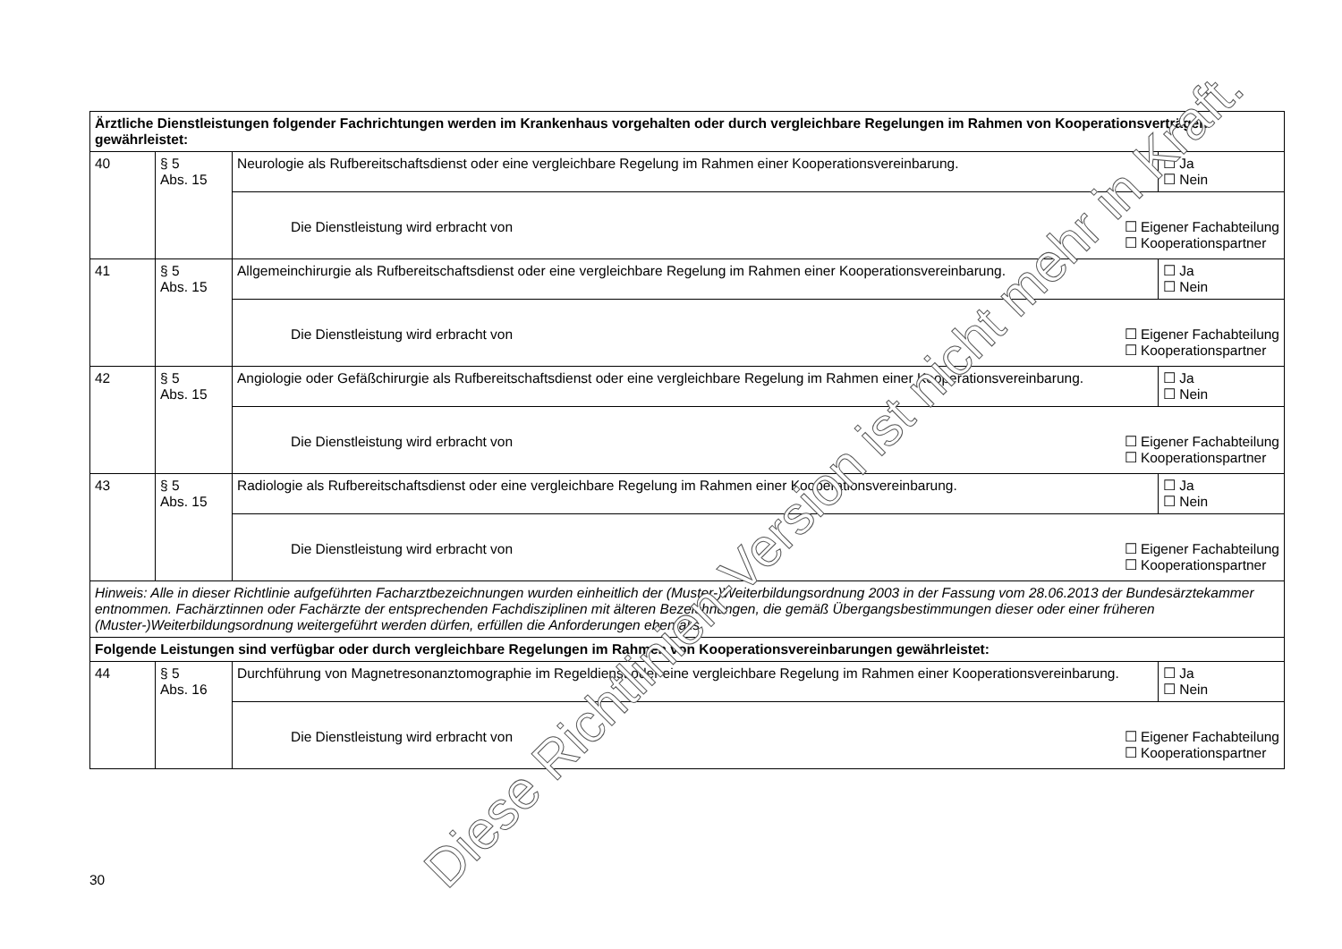| Ärztliche Dienstleistungen folgender Fachrichtungen werden im Krankenhaus vorgehalten oder durch vergleichbare Regelungen im Rahmen von Kooperationsverträgen gewährleistet: | | | |
| 40 | § 5 Abs. 15 | Neurologie als Rufbereitschaftsdienst oder eine vergleichbare Regelung im Rahmen einer Kooperationsvereinbarung. | ☐ Ja ☐ Nein |
| | | Die Dienstleistung wird erbracht von ☐ Eigener Fachabteilung ☐ Kooperationspartner | |
| 41 | § 5 Abs. 15 | Allgemeinchirurgie als Rufbereitschaftsdienst oder eine vergleichbare Regelung im Rahmen einer Kooperationsvereinbarung. | ☐ Ja ☐ Nein |
| | | Die Dienstleistung wird erbracht von ☐ Eigener Fachabteilung ☐ Kooperationspartner | |
| 42 | § 5 Abs. 15 | Angiologie oder Gefäßchirurgie als Rufbereitschaftsdienst oder eine vergleichbare Regelung im Rahmen einer Kooperationsvereinbarung. | ☐ Ja ☐ Nein |
| | | Die Dienstleistung wird erbracht von ☐ Eigener Fachabteilung ☐ Kooperationspartner | |
| 43 | § 5 Abs. 15 | Radiologie als Rufbereitschaftsdienst oder eine vergleichbare Regelung im Rahmen einer Kooperationsvereinbarung. | ☐ Ja ☐ Nein |
| | | Die Dienstleistung wird erbracht von ☐ Eigener Fachabteilung ☐ Kooperationspartner | |
| Hinweis: Alle in dieser Richtlinie aufgeführten Facharztbezeichnungen wurden einheitlich der (Muster-)Weiterbildungsordnung 2003 in der Fassung vom 28.06.2013 der Bundesärztekammer entnommen. Fachärztinnen oder Fachärzte der entsprechenden Fachdisziplinen mit älteren Bezeichnungen, die gemäß Übergangsbestimmungen dieser oder einer früheren (Muster-)Weiterbildungsordnung weitergeführt werden dürfen, erfüllen die Anforderungen ebenfalls. | | | |
| Folgende Leistungen sind verfügbar oder durch vergleichbare Regelungen im Rahmen von Kooperationsvereinbarungen gewährleistet: | | | |
| 44 | § 5 Abs. 16 | Durchführung von Magnetresonanztomographie im Regeldienst oder eine vergleichbare Regelung im Rahmen einer Kooperationsvereinbarung. | ☐ Ja ☐ Nein |
| | | Die Dienstleistung wird erbracht von ☐ Eigener Fachabteilung ☐ Kooperationspartner | |
30
Diese Richtlinien-Version ist nicht mehr in Kraft.